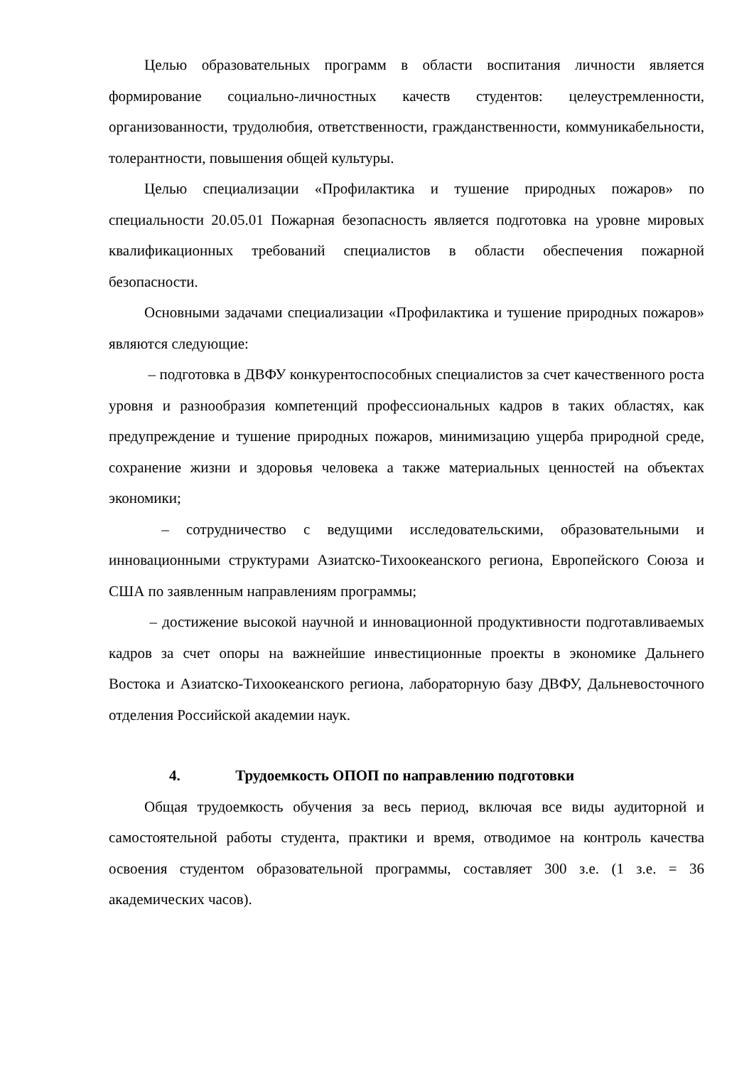Целью образовательных программ в области воспитания личности является формирование социально-личностных качеств студентов: целеустремленности, организованности, трудолюбия, ответственности, гражданственности, коммуникабельности, толерантности, повышения общей культуры.
Целью специализации «Профилактика и тушение природных пожаров» по специальности 20.05.01 Пожарная безопасность является подготовка на уровне мировых квалификационных требований специалистов в области обеспечения пожарной безопасности.
Основными задачами специализации «Профилактика и тушение природных пожаров» являются следующие:
– подготовка в ДВФУ конкурентоспособных специалистов за счет качественного роста уровня и разнообразия компетенций профессиональных кадров в таких областях, как предупреждение и тушение природных пожаров, минимизацию ущерба природной среде, сохранение жизни и здоровья человека а также материальных ценностей на объектах экономики;
– сотрудничество с ведущими исследовательскими, образовательными и инновационными структурами Азиатско-Тихоокеанского региона, Европейского Союза и США по заявленным направлениям программы;
– достижение высокой научной и инновационной продуктивности подготавливаемых кадров за счет опоры на важнейшие инвестиционные проекты в экономике Дальнего Востока и Азиатско-Тихоокеанского региона, лабораторную базу ДВФУ, Дальневосточного отделения Российской академии наук.
4. Трудоемкость ОПОП по направлению подготовки
Общая трудоемкость обучения за весь период, включая все виды аудиторной и самостоятельной работы студента, практики и время, отводимое на контроль качества освоения студентом образовательной программы, составляет 300 з.е. (1 з.е. = 36 академических часов).